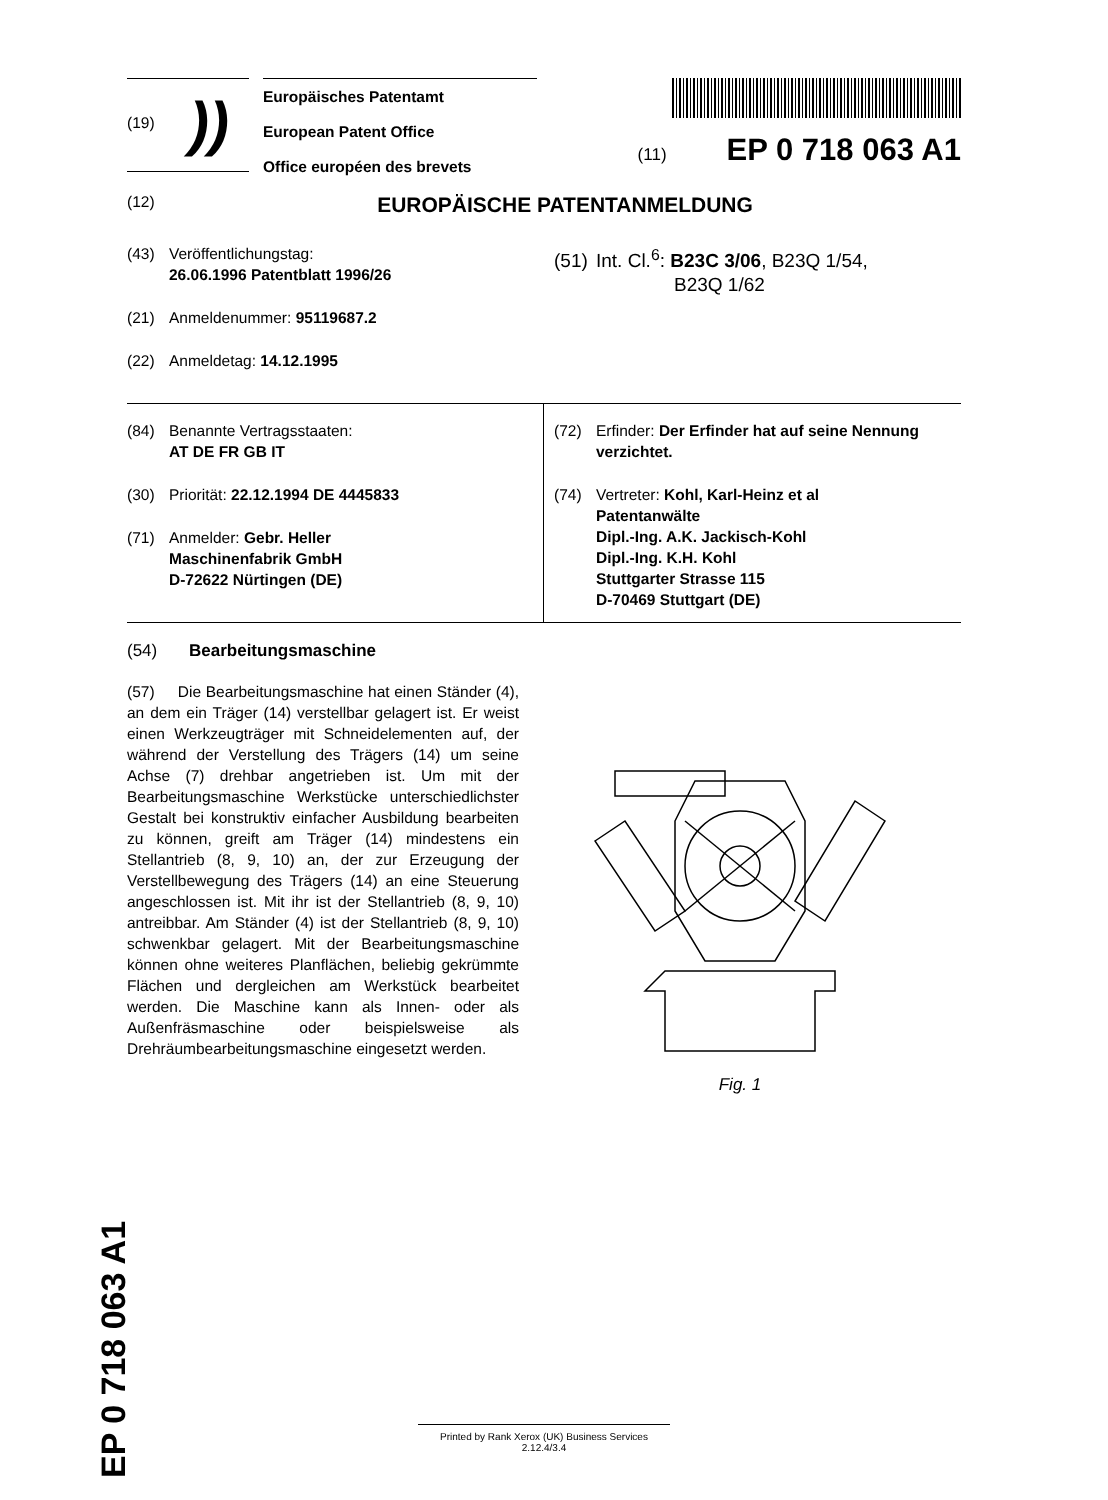(19)
))
Europäisches Patentamt
European Patent Office
Office européen des brevets
(11) EP 0 718 063 A1
(12) EUROPÄISCHE PATENTANMELDUNG
(43) Veröffentlichungstag:
26.06.1996 Patentblatt 1996/26
(21) Anmeldenummer: 95119687.2
(22) Anmeldetag: 14.12.1995
(51) Int. Cl.<sup>6</sup>: B23C 3/06, B23Q 1/54,
B23Q 1/62
(84) Benannte Vertragsstaaten:
AT DE FR GB IT
(30) Priorität: 22.12.1994 DE 4445833
(71) Anmelder: Gebr. Heller
Maschinenfabrik GmbH
D-72622 Nürtingen (DE)
(72) Erfinder: Der Erfinder hat auf seine Nennung
verzichtet.
(74) Vertreter: Kohl, Karl-Heinz et al
Patentanwälte
Dipl.-Ing. A.K. Jackisch-Kohl
Dipl.-Ing. K.H. Kohl
Stuttgarter Strasse 115
D-70469 Stuttgart (DE)
(54) Bearbeitungsmaschine
(57) Die Bearbeitungsmaschine hat einen Ständer (4), an dem ein Träger (14) verstellbar gelagert ist. Er weist einen Werkzeugträger mit Schneidelementen auf, der während der Verstellung des Trägers (14) um seine Achse (7) drehbar angetrieben ist. Um mit der Bearbeitungsmaschine Werkstücke unterschiedlichster Gestalt bei konstruktiv einfacher Ausbildung bearbeiten zu können, greift am Träger (14) mindestens ein Stellantrieb (8, 9, 10) an, der zur Erzeugung der Verstellbewegung des Trägers (14) an eine Steuerung angeschlossen ist. Mit ihr ist der Stellantrieb (8, 9, 10) antreibbar. Am Ständer (4) ist der Stellantrieb (8, 9, 10) schwenkbar gelagert. Mit der Bearbeitungsmaschine können ohne weiteres Planflächen, beliebig gekrümmte Flächen und dergleichen am Werkstück bearbeitet werden. Die Maschine kann als Innen- oder als Außenfräsmaschine oder beispielsweise als Drehräumbearbeitungsmaschine eingesetzt werden.
Fig. 1
EP 0 718 063 A1
Printed by Rank Xerox (UK) Business Services
2.12.4/3.4